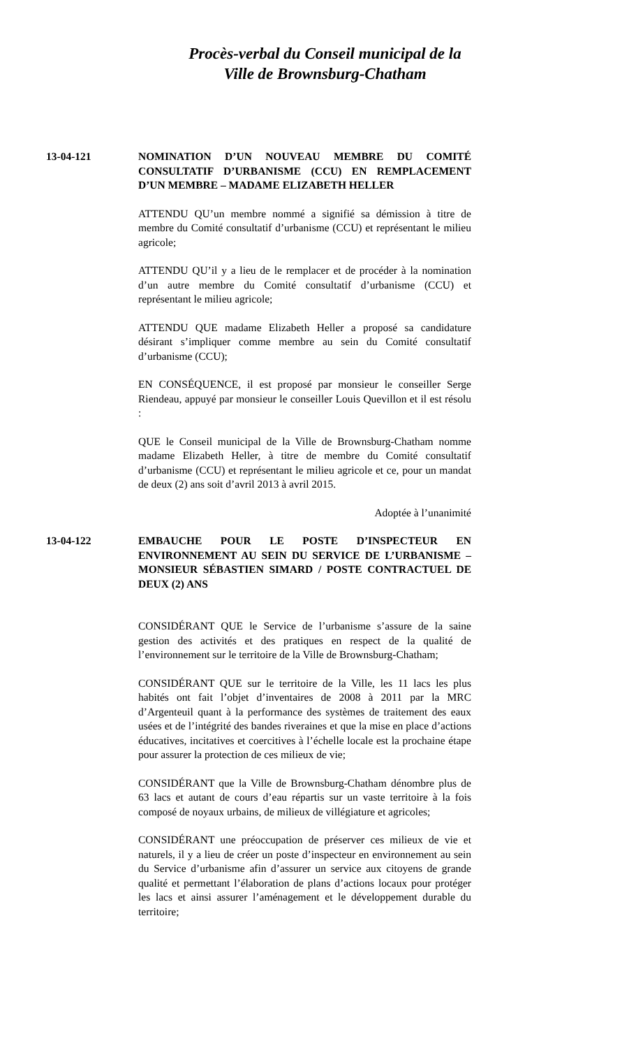Procès-verbal du Conseil municipal de la
Ville de Brownsburg-Chatham
13-04-121
NOMINATION D’UN NOUVEAU MEMBRE DU COMITÉ CONSULTATIF D’URBANISME (CCU) EN REMPLACEMENT D’UN MEMBRE – MADAME ELIZABETH HELLER
ATTENDU QU’un membre nommé a signifié sa démission à titre de membre du Comité consultatif d’urbanisme (CCU) et représentant le milieu agricole;
ATTENDU QU’il y a lieu de le remplacer et de procéder à la nomination d’un autre membre du Comité consultatif d’urbanisme (CCU) et représentant le milieu agricole;
ATTENDU QUE madame Elizabeth Heller a proposé sa candidature désirant s’impliquer comme membre au sein du Comité consultatif d’urbanisme (CCU);
EN CONSÉQUENCE, il est proposé par monsieur le conseiller Serge Riendeau, appuyé par monsieur le conseiller Louis Quevillon et il est résolu :
QUE le Conseil municipal de la Ville de Brownsburg-Chatham nomme madame Elizabeth Heller, à titre de membre du Comité consultatif d’urbanisme (CCU) et représentant le milieu agricole et ce, pour un mandat de deux (2) ans soit d’avril 2013 à avril 2015.
Adoptée à l’unanimité
13-04-122
EMBAUCHE POUR LE POSTE D’INSPECTEUR EN ENVIRONNEMENT AU SEIN DU SERVICE DE L’URBANISME – MONSIEUR SÉBASTIEN SIMARD / POSTE CONTRACTUEL DE DEUX (2) ANS
CONSIDÉRANT QUE le Service de l’urbanisme s’assure de la saine gestion des activités et des pratiques en respect de la qualité de l’environnement sur le territoire de la Ville de Brownsburg-Chatham;
CONSIDÉRANT QUE sur le territoire de la Ville, les 11 lacs les plus habités ont fait l’objet d’inventaires de 2008 à 2011 par la MRC d’Argenteuil quant à la performance des systèmes de traitement des eaux usées et de l’intégrité des bandes riveraines et que la mise en place d’actions éducatives, incitatives et coercitives à l’échelle locale est la prochaine étape pour assurer la protection de ces milieux de vie;
CONSIDÉRANT que la Ville de Brownsburg-Chatham dénombre plus de 63 lacs et autant de cours d’eau répartis sur un vaste territoire à la fois composé de noyaux urbains, de milieux de villégiature et agricoles;
CONSIDÉRANT une préoccupation de préserver ces milieux de vie et naturels, il y a lieu de créer un poste d’inspecteur en environnement au sein du Service d’urbanisme afin d’assurer un service aux citoyens de grande qualité et permettant l’élaboration de plans d’actions locaux pour protéger les lacs et ainsi assurer l’aménagement et le développement durable du territoire;